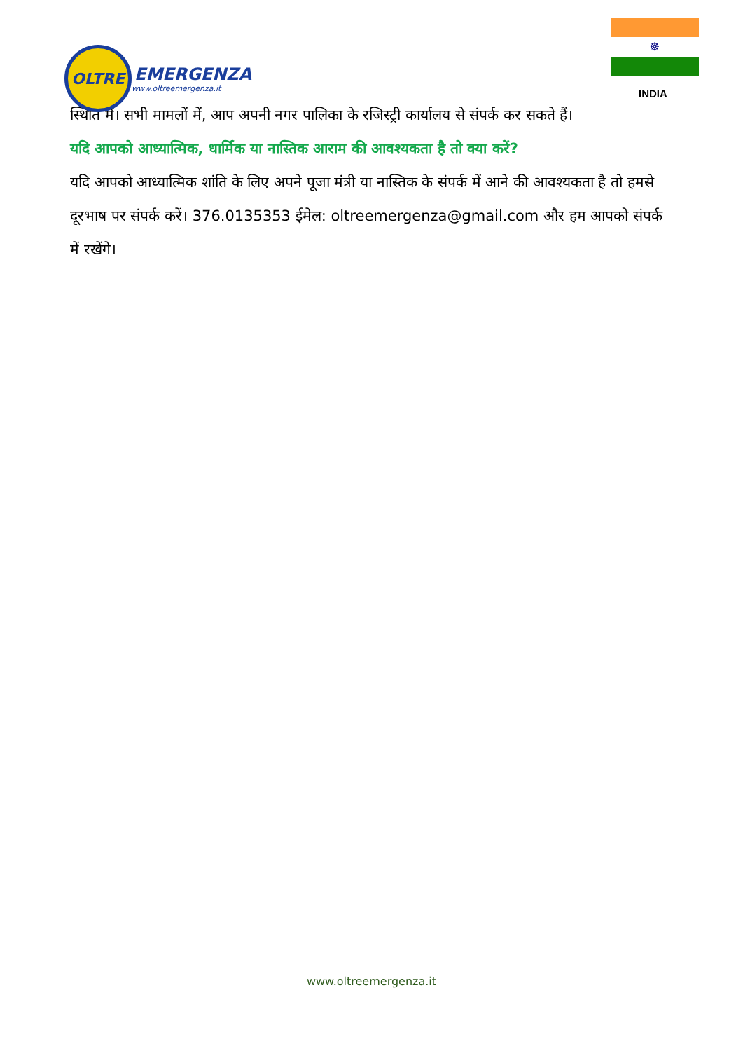OLTRE
EMERGENZA
www.oltreemergenza.it
☸
INDIA
स्थिति में। सभी मामलों में, आप अपनी नगर पालिका के रजिस्ट्री कार्यालय से संपर्क कर सकते हैं।
यदि आपको आध्यात्मिक, धार्मिक या नास्तिक आराम की आवश्यकता है तो क्या करें?
यदि आपको आध्यात्मिक शांति के लिए अपने पूजा मंत्री या नास्तिक के संपर्क में आने की आवश्यकता है तो हमसे दूरभाष पर संपर्क करें। 376.0135353 ईमेल: oltreemergenza@gmail.com और हम आपको संपर्क में रखेंगे।
www.oltreemergenza.it